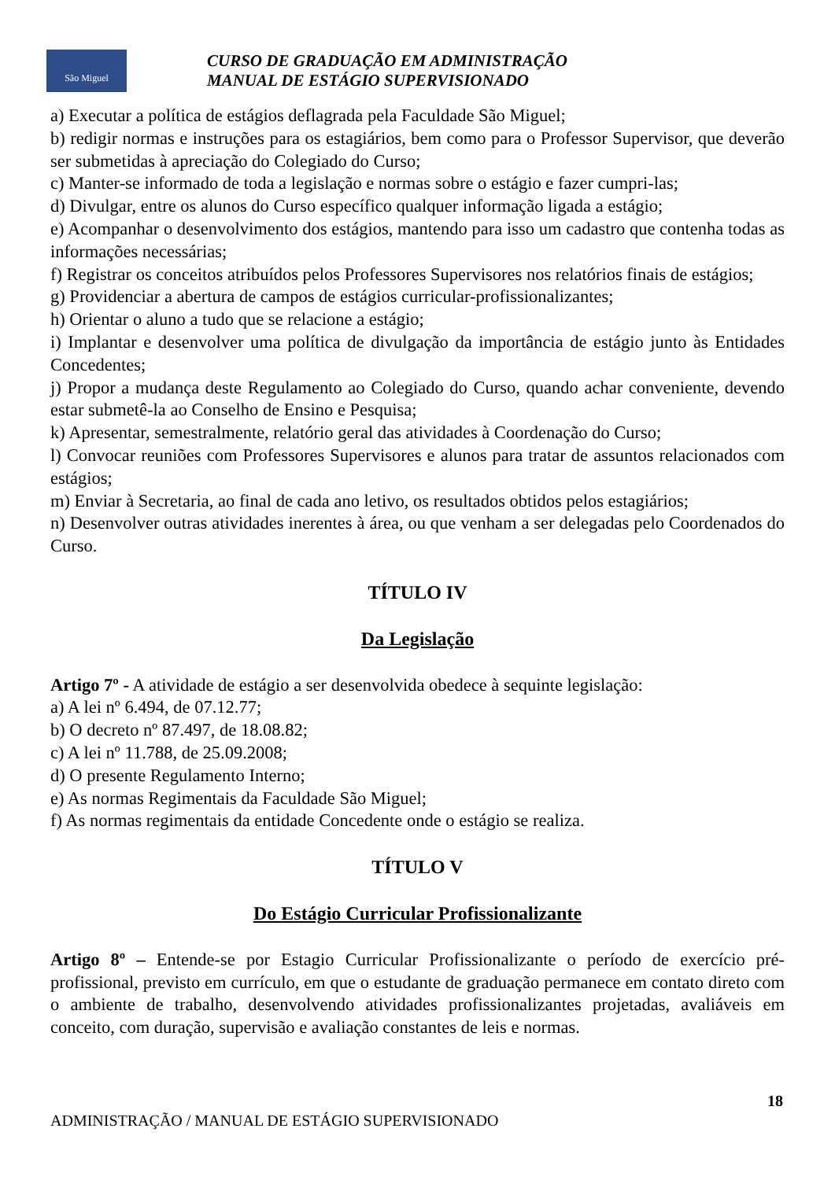São Miguel
CURSO DE GRADUAÇÃO EM ADMINISTRAÇÃO
MANUAL DE ESTÁGIO SUPERVISIONADO
a) Executar a política de estágios deflagrada pela Faculdade São Miguel;
b) redigir normas e instruções para os estagiários, bem como para o Professor Supervisor, que deverão ser submetidas à apreciação do Colegiado do Curso;
c) Manter-se informado de toda a legislação e normas sobre o estágio e fazer cumpri-las;
d) Divulgar, entre os alunos do Curso específico qualquer informação ligada a estágio;
e) Acompanhar o desenvolvimento dos estágios, mantendo para isso um cadastro que contenha todas as informações necessárias;
f) Registrar os conceitos atribuídos pelos Professores Supervisores nos relatórios finais de estágios;
g) Providenciar a abertura de campos de estágios curricular-profissionalizantes;
h) Orientar o aluno a tudo que se relacione a estágio;
i) Implantar e desenvolver uma política de divulgação da importância de estágio junto às Entidades Concedentes;
j) Propor a mudança deste Regulamento ao Colegiado do Curso, quando achar conveniente, devendo estar submetê-la ao Conselho de Ensino e Pesquisa;
k) Apresentar, semestralmente, relatório geral das atividades à Coordenação do Curso;
l) Convocar reuniões com Professores Supervisores e alunos para tratar de assuntos relacionados com estágios;
m) Enviar à Secretaria, ao final de cada ano letivo, os resultados obtidos pelos estagiários;
n) Desenvolver outras atividades inerentes à área, ou que venham a ser delegadas pelo Coordenados do Curso.
TÍTULO IV
Da Legislação
Artigo 7º - A atividade de estágio a ser desenvolvida obedece à sequinte legislação:
a) A lei nº 6.494, de 07.12.77;
b) O decreto nº 87.497, de 18.08.82;
c) A lei nº 11.788, de 25.09.2008;
d) O presente Regulamento Interno;
e) As normas Regimentais da Faculdade São Miguel;
f) As normas regimentais da entidade Concedente onde o estágio se realiza.
TÍTULO V
Do Estágio Curricular Profissionalizante
Artigo 8º – Entende-se por Estagio Curricular Profissionalizante o período de exercício pré-profissional, previsto em currículo, em que o estudante de graduação permanece em contato direto com o ambiente de trabalho, desenvolvendo atividades profissionalizantes projetadas, avaliáveis em conceito, com duração, supervisão e avaliação constantes de leis e normas.
18
ADMINISTRAÇÃO / MANUAL DE ESTÁGIO SUPERVISIONADO